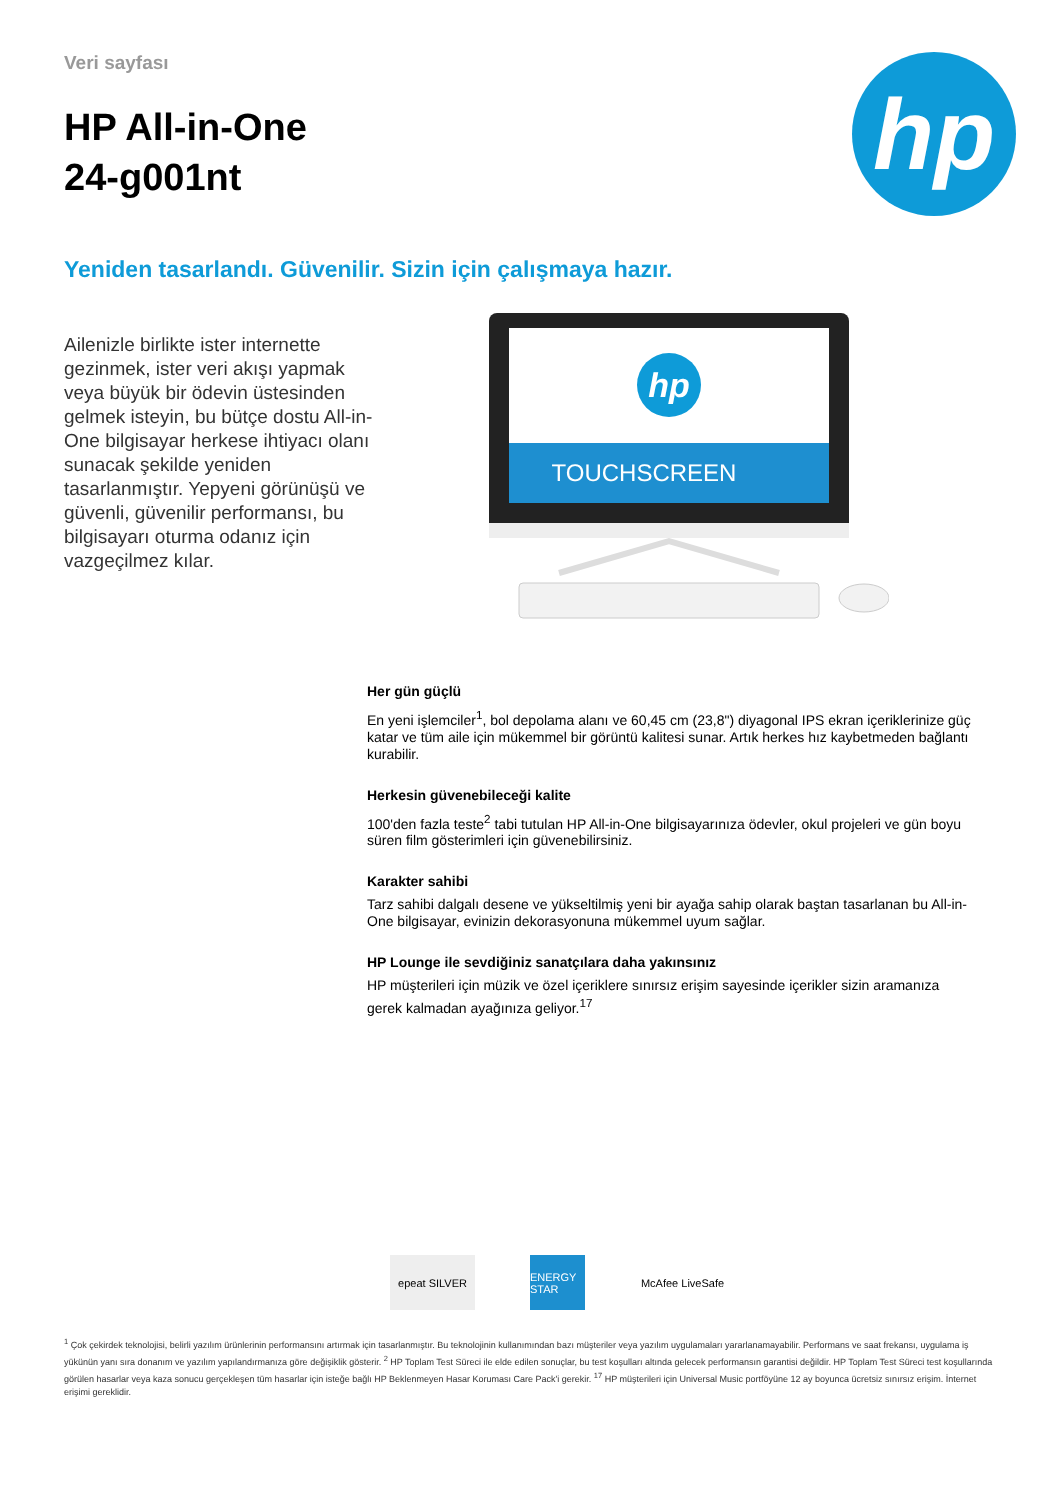Veri sayfası
HP All-in-One
24-g001nt
hp
Yeniden tasarlandı. Güvenilir. Sizin için çalışmaya hazır.
Ailenizle birlikte ister internette gezinmek, ister veri akışı yapmak veya büyük bir ödevin üstesinden gelmek isteyin, bu bütçe dostu All-in-One bilgisayar herkese ihtiyacı olanı sunacak şekilde yeniden tasarlanmıştır. Yepyeni görünüşü ve güvenli, güvenilir performansı, bu bilgisayarı oturma odanız için vazgeçilmez kılar.
hp
TOUCHSCREEN
Her gün güçlü
En yeni işlemciler<sup>1</sup>, bol depolama alanı ve 60,45 cm (23,8") diyagonal IPS ekran içeriklerinize güç katar ve tüm aile için mükemmel bir görüntü kalitesi sunar. Artık herkes hız kaybetmeden bağlantı kurabilir.
Herkesin güvenebileceği kalite
100'den fazla teste<sup>2</sup> tabi tutulan HP All-in-One bilgisayarınıza ödevler, okul projeleri ve gün boyu süren film gösterimleri için güvenebilirsiniz.
Karakter sahibi
Tarz sahibi dalgalı desene ve yükseltilmiş yeni bir ayağa sahip olarak baştan tasarlanan bu All-in-One bilgisayar, evinizin dekorasyonuna mükemmel uyum sağlar.
HP Lounge ile sevdiğiniz sanatçılara daha yakınsınız
HP müşterileri için müzik ve özel içeriklere sınırsız erişim sayesinde içerikler sizin aramanıza gerek kalmadan ayağınıza geliyor.<sup>17</sup>
epeat SILVER
ENERGY STAR
McAfee LiveSafe
<sup>1</sup> Çok çekirdek teknolojisi, belirli yazılım ürünlerinin performansını artırmak için tasarlanmıştır. Bu teknolojinin kullanımından bazı müşteriler veya yazılım uygulamaları yararlanamayabilir. Performans ve saat frekansı, uygulama iş yükünün yanı sıra donanım ve yazılım yapılandırmanıza göre değişiklik gösterir. <sup>2</sup> HP Toplam Test Süreci ile elde edilen sonuçlar, bu test koşulları altında gelecek performansın garantisi değildir. HP Toplam Test Süreci test koşullarında görülen hasarlar veya kaza sonucu gerçekleşen tüm hasarlar için isteğe bağlı HP Beklenmeyen Hasar Koruması Care Pack'i gerekir. <sup>17</sup> HP müşterileri için Universal Music portföyüne 12 ay boyunca ücretsiz sınırsız erişim. İnternet erişimi gereklidir.